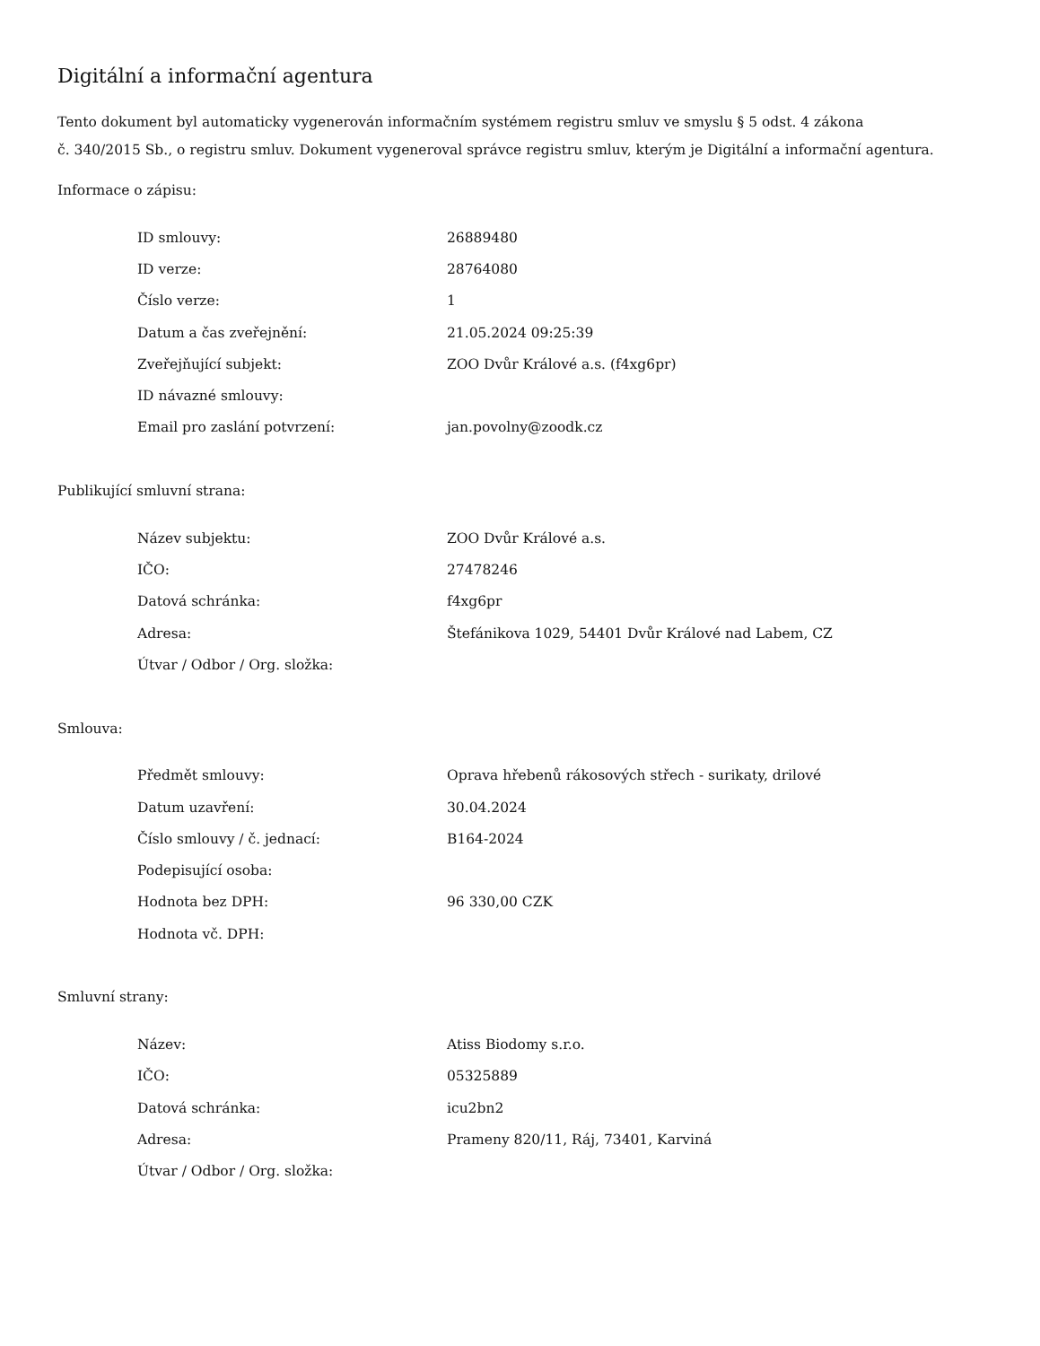Digitální a informační agentura
Tento dokument byl automaticky vygenerován informačním systémem registru smluv ve smyslu § 5 odst. 4 zákona
č. 340/2015 Sb., o registru smluv. Dokument vygeneroval správce registru smluv, kterým je Digitální a informační agentura.
Informace o zápisu:
| ID smlouvy: | 26889480 |
| ID verze: | 28764080 |
| Číslo verze: | 1 |
| Datum a čas zveřejnění: | 21.05.2024 09:25:39 |
| Zveřejňující subjekt: | ZOO Dvůr Králové a.s. (f4xg6pr) |
| ID návazné smlouvy: | |
| Email pro zaslání potvrzení: | jan.povolny@zoodk.cz |
Publikující smluvní strana:
| Název subjektu: | ZOO Dvůr Králové a.s. |
| IČO: | 27478246 |
| Datová schránka: | f4xg6pr |
| Adresa: | Štefánikova 1029, 54401 Dvůr Králové nad Labem, CZ |
| Útvar / Odbor / Org. složka: | |
Smlouva:
| Předmět smlouvy: | Oprava hřebenů rákosových střech - surikaty, drilové |
| Datum uzavření: | 30.04.2024 |
| Číslo smlouvy / č. jednací: | B164-2024 |
| Podepisující osoba: | |
| Hodnota bez DPH: | 96 330,00 CZK |
| Hodnota vč. DPH: | |
Smluvní strany:
| Název: | Atiss Biodomy s.r.o. |
| IČO: | 05325889 |
| Datová schránka: | icu2bn2 |
| Adresa: | Prameny 820/11, Ráj, 73401, Karviná |
| Útvar / Odbor / Org. složka: | |